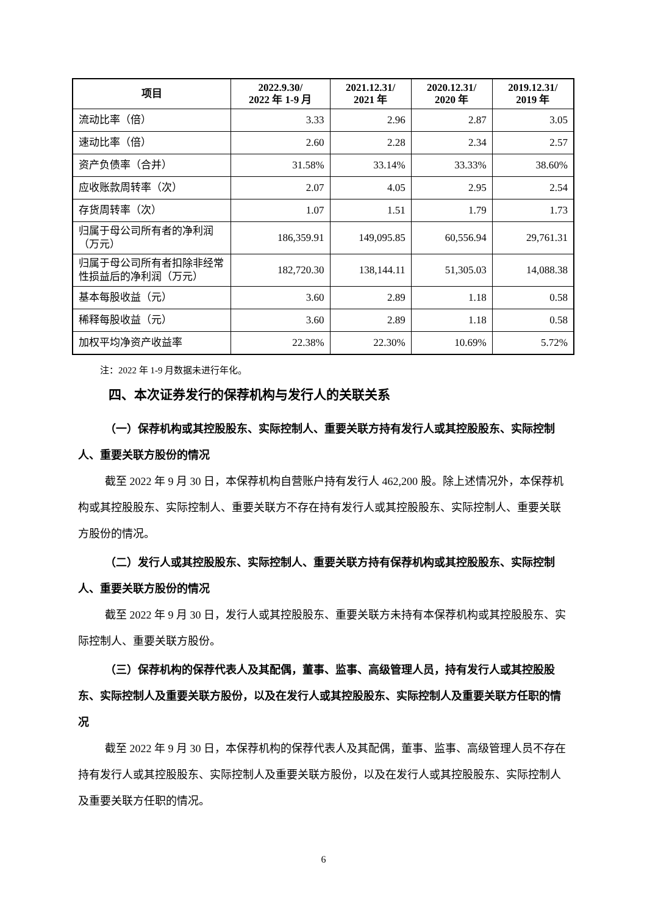| 项目 | 2022.9.30/ 2022 年 1-9 月 | 2021.12.31/ 2021 年 | 2020.12.31/ 2020 年 | 2019.12.31/ 2019 年 |
| --- | --- | --- | --- | --- |
| 流动比率（倍） | 3.33 | 2.96 | 2.87 | 3.05 |
| 速动比率（倍） | 2.60 | 2.28 | 2.34 | 2.57 |
| 资产负债率（合并） | 31.58% | 33.14% | 33.33% | 38.60% |
| 应收账款周转率（次） | 2.07 | 4.05 | 2.95 | 2.54 |
| 存货周转率（次） | 1.07 | 1.51 | 1.79 | 1.73 |
| 归属于母公司所有者的净利润（万元） | 186,359.91 | 149,095.85 | 60,556.94 | 29,761.31 |
| 归属于母公司所有者扣除非经常性损益后的净利润（万元） | 182,720.30 | 138,144.11 | 51,305.03 | 14,088.38 |
| 基本每股收益（元） | 3.60 | 2.89 | 1.18 | 0.58 |
| 稀释每股收益（元） | 3.60 | 2.89 | 1.18 | 0.58 |
| 加权平均净资产收益率 | 22.38% | 22.30% | 10.69% | 5.72% |
注：2022 年 1-9 月数据未进行年化。
四、本次证券发行的保荐机构与发行人的关联关系
（一）保荐机构或其控股股东、实际控制人、重要关联方持有发行人或其控股股东、实际控制人、重要关联方股份的情况
截至 2022 年 9 月 30 日，本保荐机构自营账户持有发行人 462,200 股。除上述情况外，本保荐机构或其控股股东、实际控制人、重要关联方不存在持有发行人或其控股股东、实际控制人、重要关联方股份的情况。
（二）发行人或其控股股东、实际控制人、重要关联方持有保荐机构或其控股股东、实际控制人、重要关联方股份的情况
截至 2022 年 9 月 30 日，发行人或其控股股东、重要关联方未持有本保荐机构或其控股股东、实际控制人、重要关联方股份。
（三）保荐机构的保荐代表人及其配偶，董事、监事、高级管理人员，持有发行人或其控股股东、实际控制人及重要关联方股份，以及在发行人或其控股股东、实际控制人及重要关联方任职的情况
截至 2022 年 9 月 30 日，本保荐机构的保荐代表人及其配偶，董事、监事、高级管理人员不存在持有发行人或其控股股东、实际控制人及重要关联方股份，以及在发行人或其控股股东、实际控制人及重要关联方任职的情况。
6